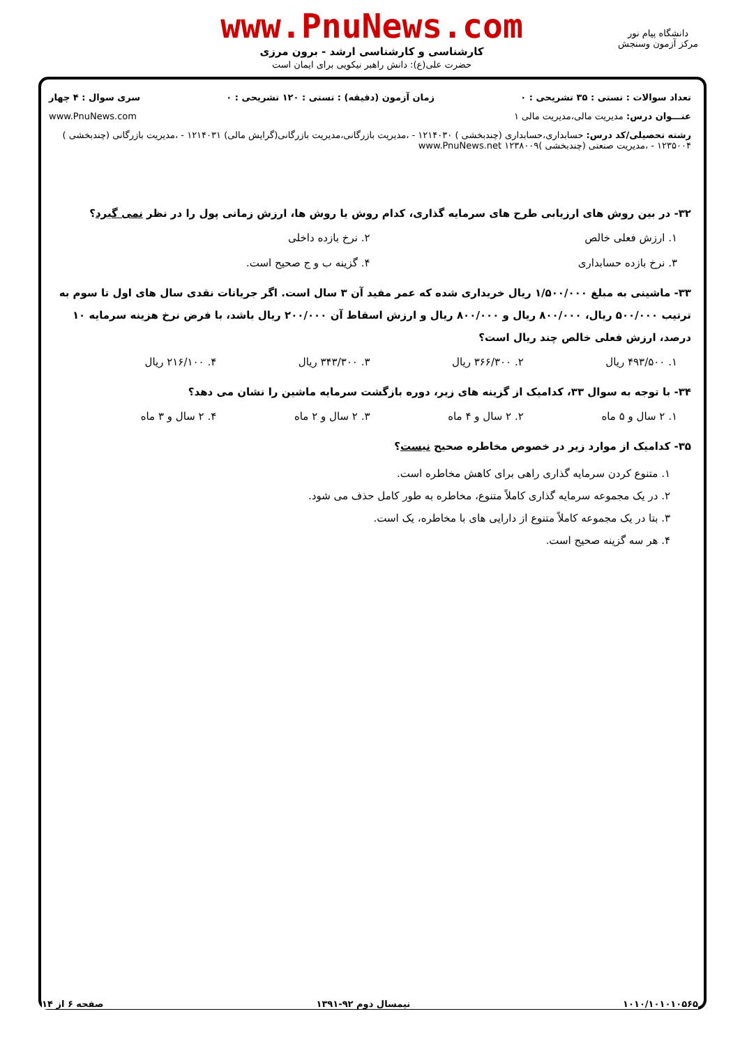دانشگاه پیام نور
مرکز آزمون وسنجش
www.PnuNews.com
کارشناسی و کارشناسی ارشد - برون مرزی
حضرت علی(ع): دانش راهبر نیکویی برای ایمان است
تعداد سوالات : تستی : ۳۵ تشریحی : ۰ زمان آزمون (دقیقه) : تستی : ۱۲۰ تشریحی : ۰ سری سوال : ۴ چهار
عنـــوان درس: مدیریت مالی،مدیریت مالی ۱ www.PnuNews.com
رشته تحصیلی/کد درس: حسابداری،حسابداری (چندبخشی ) ۱۲۱۴۰۳۰ - ،مدیریت بازرگانی،مدیریت بازرگانی(گرایش مالی) ۱۲۱۴۰۳۱ - ،مدیریت بازرگانی (چندبخشی ) ۱۲۳۵۰۰۴ - ،مدیریت صنعتی (چندبخشی )۱۲۳۸۰۰۹ www.PnuNews.net
۳۲- در بین روش های ارزیابی طرح های سرمایه گذاری، کدام روش یا روش ها، ارزش زمانی پول را در نظر نمی گیرد؟
۱. ارزش فعلی خالص ۲. نرخ بازده داخلی
۳. نرخ بازده حسابداری ۴. گزینه ب و ج صحیح است.
۳۳- ماشینی به مبلغ ۱/۵۰۰/۰۰۰ ریال خریداری شده که عمر مفید آن ۳ سال است. اگر جریانات نقدی سال های اول تا سوم به ترتیب ۵۰۰/۰۰۰ ریال، ۸۰۰/۰۰۰ ریال و ۸۰۰/۰۰۰ ریال و ارزش اسقاط آن ۲۰۰/۰۰۰ ریال باشد، با فرض نرخ هزینه سرمایه ۱۰ درصد، ارزش فعلی خالص چند ریال است؟
۱. ۴۹۳/۵۰۰ ریال ۲. ۳۶۶/۳۰۰ ریال ۳. ۳۴۳/۳۰۰ ریال ۴. ۲۱۶/۱۰۰ ریال
۳۴- با توجه به سوال ۳۳، کدامیک از گزینه های زیر، دوره بازگشت سرمایه ماشین را نشان می دهد؟
۱. ۲ سال و ۵ ماه ۲. ۲ سال و ۴ ماه ۳. ۲ سال و ۲ ماه ۴. ۲ سال و ۳ ماه
۳۵- کدامیک از موارد زیر در خصوص مخاطره صحیح نیست؟
۱. متنوع کردن سرمایه گذاری راهی برای کاهش مخاطره است.
۲. در یک مجموعه سرمایه گذاری کاملاً متنوع، مخاطره به طور کامل حذف می شود.
۳. بتا در یک مجموعه کاملاً متنوع از دارایی های با مخاطره، یک است.
۴. هر سه گزینه صحیح است.
۱۰۱۰/۱۰۱۰۱۰۵۶۵ نیمسال دوم ۹۲-۱۳۹۱ صفحه ۶ از ۱۴